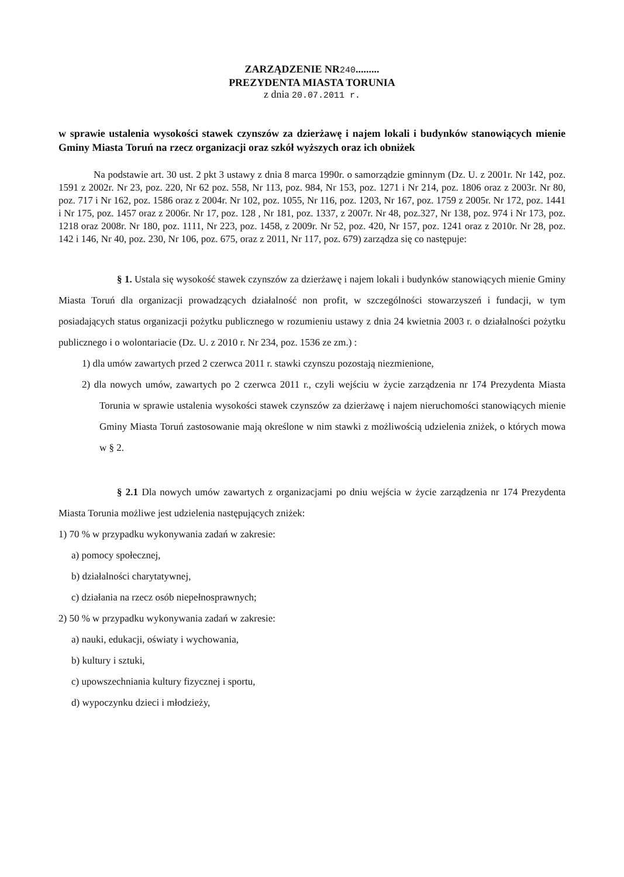ZARZĄDZENIE NR240.........
PREZYDENTA MIASTA TORUNIA
z dnia 20.07.2011 r.
w sprawie ustalenia wysokości stawek czynszów za dzierżawę i najem lokali i budynków stanowiących mienie Gminy Miasta Toruń na rzecz organizacji oraz szkół wyższych oraz ich obniżek
Na podstawie art. 30 ust. 2 pkt 3 ustawy z dnia 8 marca 1990r. o samorządzie gminnym (Dz. U. z 2001r. Nr 142, poz. 1591 z 2002r. Nr 23, poz. 220, Nr 62 poz. 558, Nr 113, poz. 984, Nr 153, poz. 1271 i Nr 214, poz. 1806 oraz z 2003r. Nr 80, poz. 717 i Nr 162, poz. 1586 oraz z 2004r. Nr 102, poz. 1055, Nr 116, poz. 1203, Nr 167, poz. 1759 z 2005r. Nr 172, poz. 1441 i Nr 175, poz. 1457 oraz z 2006r. Nr 17, poz. 128 , Nr 181, poz. 1337, z 2007r. Nr 48, poz.327, Nr 138, poz. 974 i Nr 173, poz. 1218 oraz 2008r. Nr 180, poz. 1111, Nr 223, poz. 1458, z 2009r. Nr 52, poz. 420, Nr 157, poz. 1241 oraz z 2010r. Nr 28, poz. 142 i 146, Nr 40, poz. 230, Nr 106, poz. 675, oraz z 2011, Nr 117, poz. 679) zarządza się co następuje:
§ 1. Ustala się wysokość stawek czynszów za dzierżawę i najem lokali i budynków stanowiących mienie Gminy Miasta Toruń dla organizacji prowadzących działalność non profit, w szczególności stowarzyszeń i fundacji, w tym posiadających status organizacji pożytku publicznego w rozumieniu ustawy z dnia 24 kwietnia 2003 r. o działalności pożytku publicznego i o wolontariacie (Dz. U. z 2010 r. Nr 234, poz. 1536 ze zm.) :
1) dla umów zawartych przed 2 czerwca 2011 r. stawki czynszu pozostają niezmienione,
2) dla nowych umów, zawartych po 2 czerwca 2011 r., czyli wejściu w życie zarządzenia nr 174 Prezydenta Miasta Torunia w sprawie ustalenia wysokości stawek czynszów za dzierżawę i najem nieruchomości stanowiących mienie Gminy Miasta Toruń zastosowanie mają określone w nim stawki z możliwością udzielenia zniżek, o których mowa w § 2.
§ 2.1 Dla nowych umów zawartych z organizacjami po dniu wejścia w życie zarządzenia nr 174 Prezydenta Miasta Torunia możliwe jest udzielenia następujących zniżek:
1) 70 % w przypadku wykonywania zadań w zakresie:
a) pomocy społecznej,
b) działalności charytatywnej,
c) działania na rzecz osób niepełnosprawnych;
2) 50 % w przypadku wykonywania zadań w zakresie:
a) nauki, edukacji, oświaty i wychowania,
b) kultury i sztuki,
c) upowszechniania kultury fizycznej i sportu,
d) wypoczynku dzieci i młodzieży,